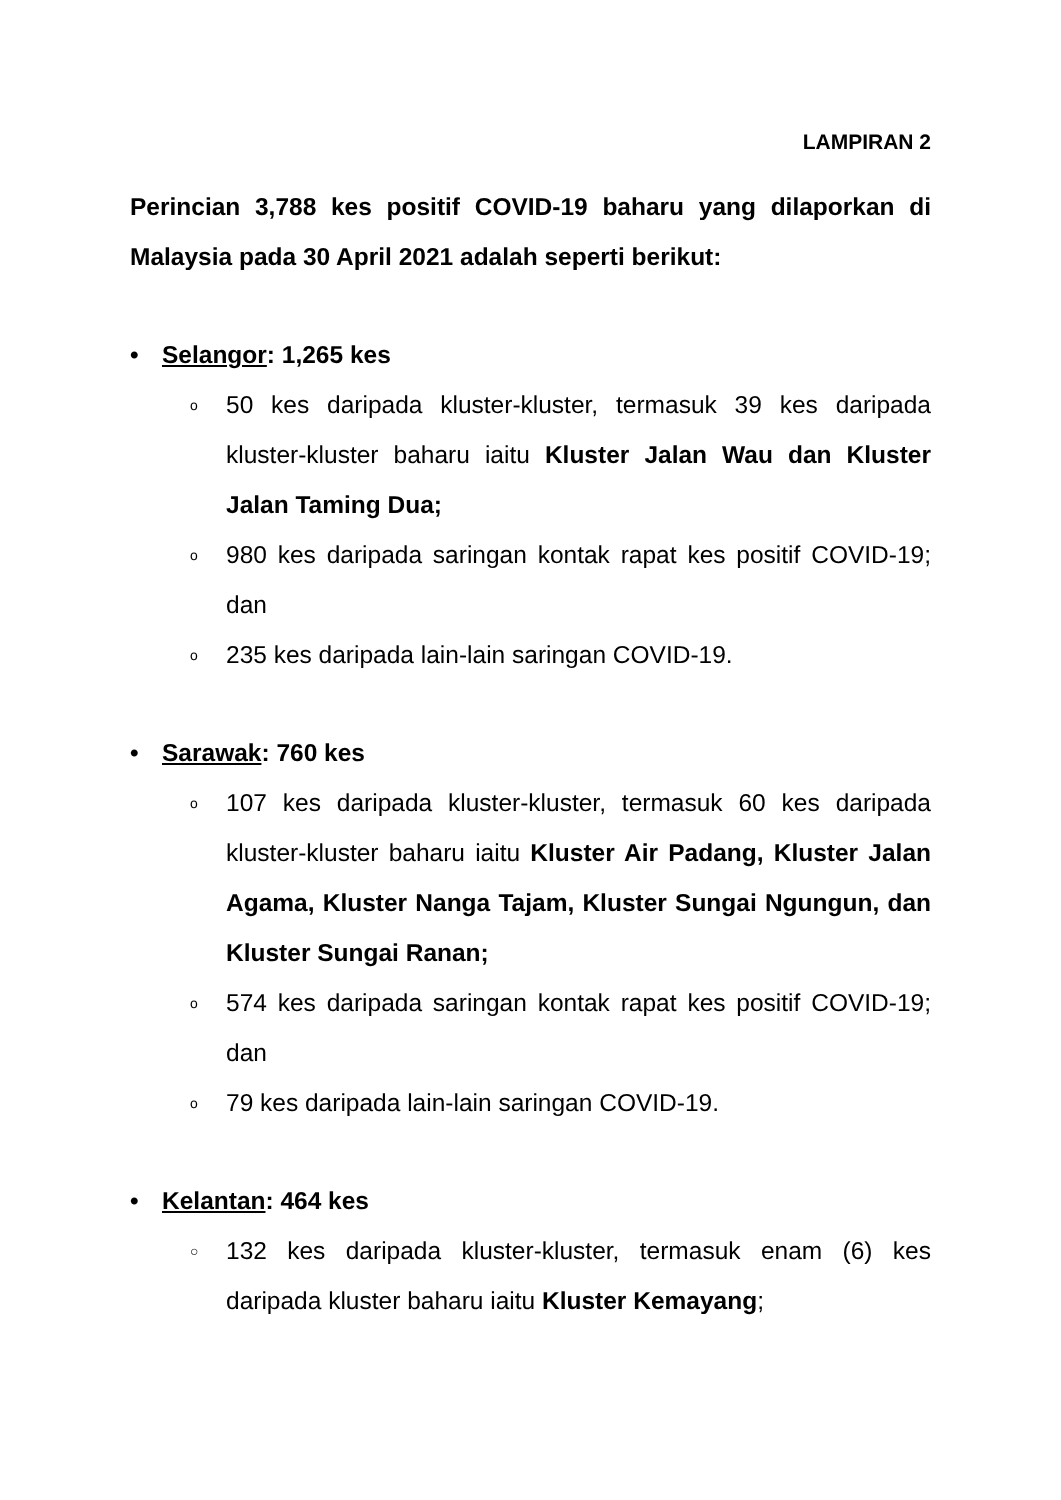LAMPIRAN 2
Perincian 3,788 kes positif COVID-19 baharu yang dilaporkan di Malaysia pada 30 April 2021 adalah seperti berikut:
• Selangor: 1,265 kes
o 50 kes daripada kluster-kluster, termasuk 39 kes daripada kluster-kluster baharu iaitu Kluster Jalan Wau dan Kluster Jalan Taming Dua;
o 980 kes daripada saringan kontak rapat kes positif COVID-19; dan
o 235 kes daripada lain-lain saringan COVID-19.
• Sarawak: 760 kes
o 107 kes daripada kluster-kluster, termasuk 60 kes daripada kluster-kluster baharu iaitu Kluster Air Padang, Kluster Jalan Agama, Kluster Nanga Tajam, Kluster Sungai Ngungun, dan Kluster Sungai Ranan;
o 574 kes daripada saringan kontak rapat kes positif COVID-19; dan
o 79 kes daripada lain-lain saringan COVID-19.
• Kelantan: 464 kes
○ 132 kes daripada kluster-kluster, termasuk enam (6) kes daripada kluster baharu iaitu Kluster Kemayang;